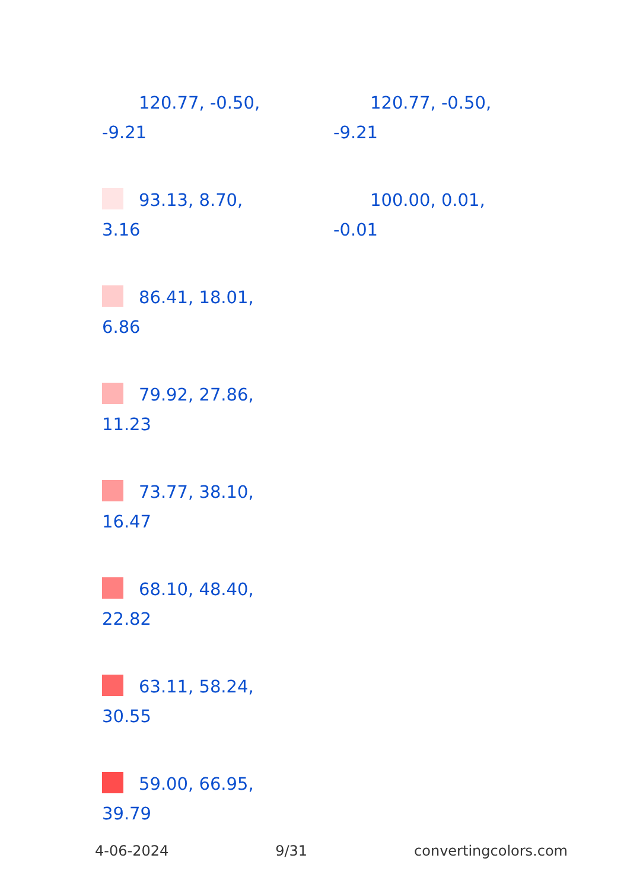120.77, -0.50, -9.21
93.13, 8.70, 3.16
86.41, 18.01, 6.86
79.92, 27.86, 11.23
73.77, 38.10, 16.47
68.10, 48.40, 22.82
63.11, 58.24, 30.55
59.00, 66.95, 39.79
120.77, -0.50, -9.21
100.00, 0.01, -0.01
4-06-2024 9/31 convertingcolors.com